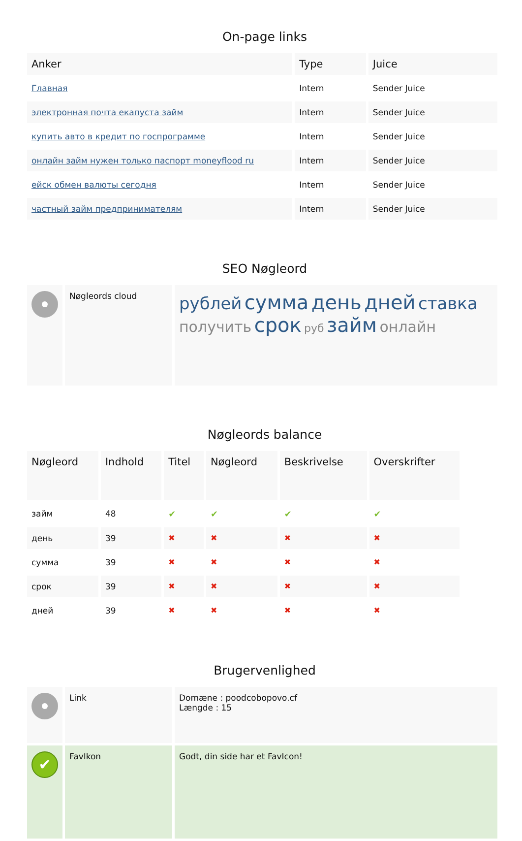On-page links
| Anker | Type | Juice |
| --- | --- | --- |
| Главная | Intern | Sender Juice |
| электронная почта екапуста займ | Intern | Sender Juice |
| купить авто в кредит по госпрограмме | Intern | Sender Juice |
| онлайн займ нужен только паспорт moneyflood ru | Intern | Sender Juice |
| ейск обмен валюты сегодня | Intern | Sender Juice |
| частный займ предпринимателям | Intern | Sender Juice |
SEO Nøgleord
| | Nøgleords cloud | рублей сумма день дней ставка получить срок руб займ онлайн |
Nøgleords balance
| Nøgleord | Indhold | Titel | Nøgleord | Beskrivelse | Overskrifter |
| --- | --- | --- | --- | --- | --- |
| займ | 48 | ✔ | ✔ | ✔ | ✔ |
| день | 39 | ✖ | ✖ | ✖ | ✖ |
| сумма | 39 | ✖ | ✖ | ✖ | ✖ |
| срок | 39 | ✖ | ✖ | ✖ | ✖ |
| дней | 39 | ✖ | ✖ | ✖ | ✖ |
Brugervenlighed
| | Link | Domæne : poodcobopovo.cf Længde : 15 |
| ✔ | FavIkon | Godt, din side har et FavIcon! |